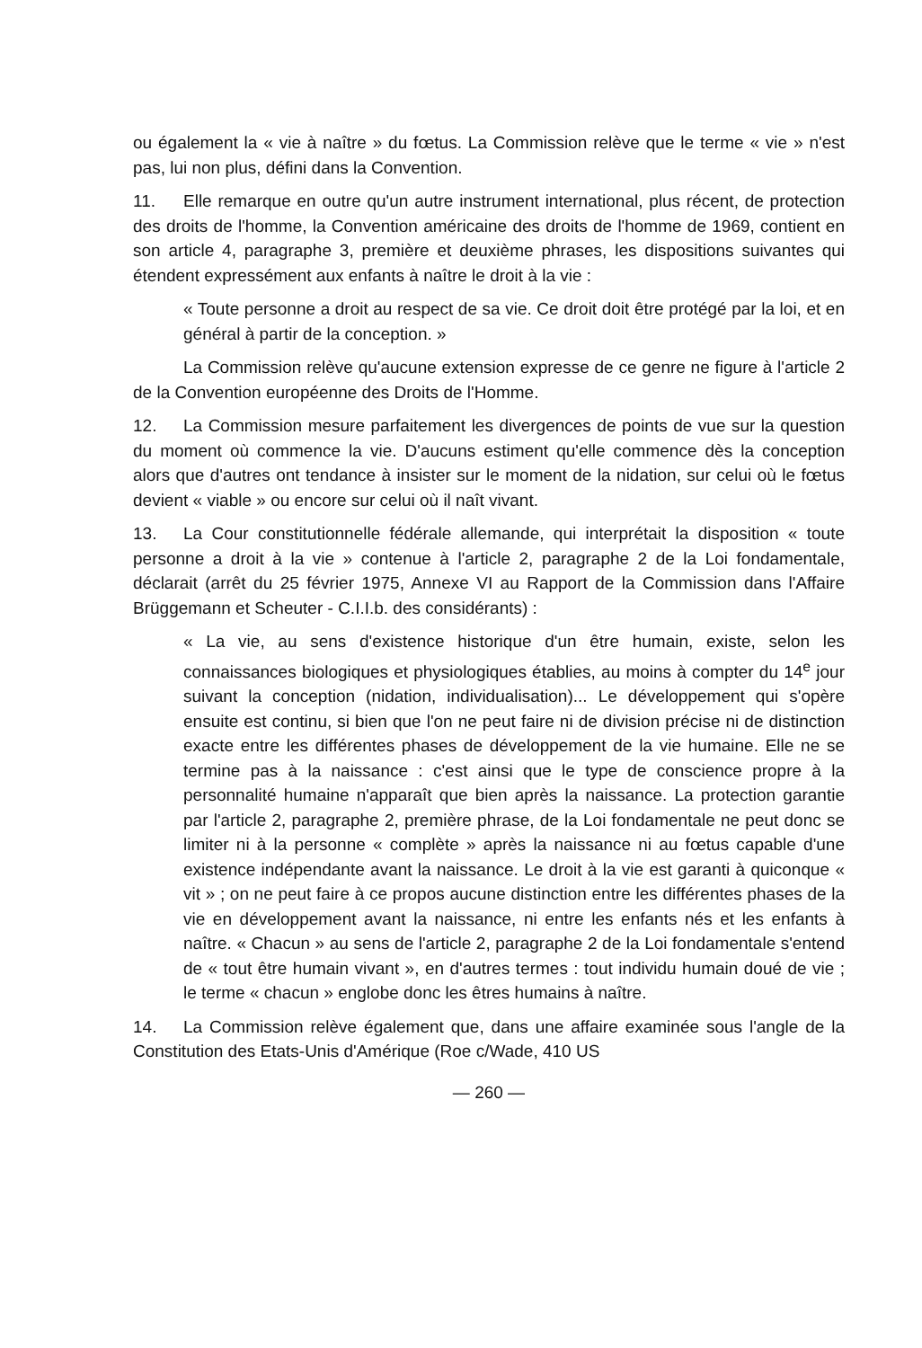ou également la « vie à naître » du fœtus. La Commission relève que le terme « vie » n'est pas, lui non plus, défini dans la Convention.
11. Elle remarque en outre qu'un autre instrument international, plus récent, de protection des droits de l'homme, la Convention américaine des droits de l'homme de 1969, contient en son article 4, paragraphe 3, première et deuxième phrases, les dispositions suivantes qui étendent expressément aux enfants à naître le droit à la vie :
« Toute personne a droit au respect de sa vie. Ce droit doit être protégé par la loi, et en général à partir de la conception. »
La Commission relève qu'aucune extension expresse de ce genre ne figure à l'article 2 de la Convention européenne des Droits de l'Homme.
12. La Commission mesure parfaitement les divergences de points de vue sur la question du moment où commence la vie. D'aucuns estiment qu'elle commence dès la conception alors que d'autres ont tendance à insister sur le moment de la nidation, sur celui où le fœtus devient « viable » ou encore sur celui où il naît vivant.
13. La Cour constitutionnelle fédérale allemande, qui interprétait la disposition « toute personne a droit à la vie » contenue à l'article 2, paragraphe 2 de la Loi fondamentale, déclarait (arrêt du 25 février 1975, Annexe VI au Rapport de la Commission dans l'Affaire Brüggemann et Scheuter - C.I.I.b. des considérants) :
« La vie, au sens d'existence historique d'un être humain, existe, selon les connaissances biologiques et physiologiques établies, au moins à compter du 14<sup>e</sup> jour suivant la conception (nidation, individualisation)... Le développement qui s'opère ensuite est continu, si bien que l'on ne peut faire ni de division précise ni de distinction exacte entre les différentes phases de développement de la vie humaine. Elle ne se termine pas à la naissance : c'est ainsi que le type de conscience propre à la personnalité humaine n'apparaît que bien après la naissance. La protection garantie par l'article 2, paragraphe 2, première phrase, de la Loi fondamentale ne peut donc se limiter ni à la personne « complète » après la naissance ni au fœtus capable d'une existence indépendante avant la naissance. Le droit à la vie est garanti à quiconque « vit » ; on ne peut faire à ce propos aucune distinction entre les différentes phases de la vie en développement avant la naissance, ni entre les enfants nés et les enfants à naître. « Chacun » au sens de l'article 2, paragraphe 2 de la Loi fondamentale s'entend de « tout être humain vivant », en d'autres termes : tout individu humain doué de vie ; le terme « chacun » englobe donc les êtres humains à naître.
14. La Commission relève également que, dans une affaire examinée sous l'angle de la Constitution des Etats-Unis d'Amérique (Roe c/Wade, 410 US
— 260 —